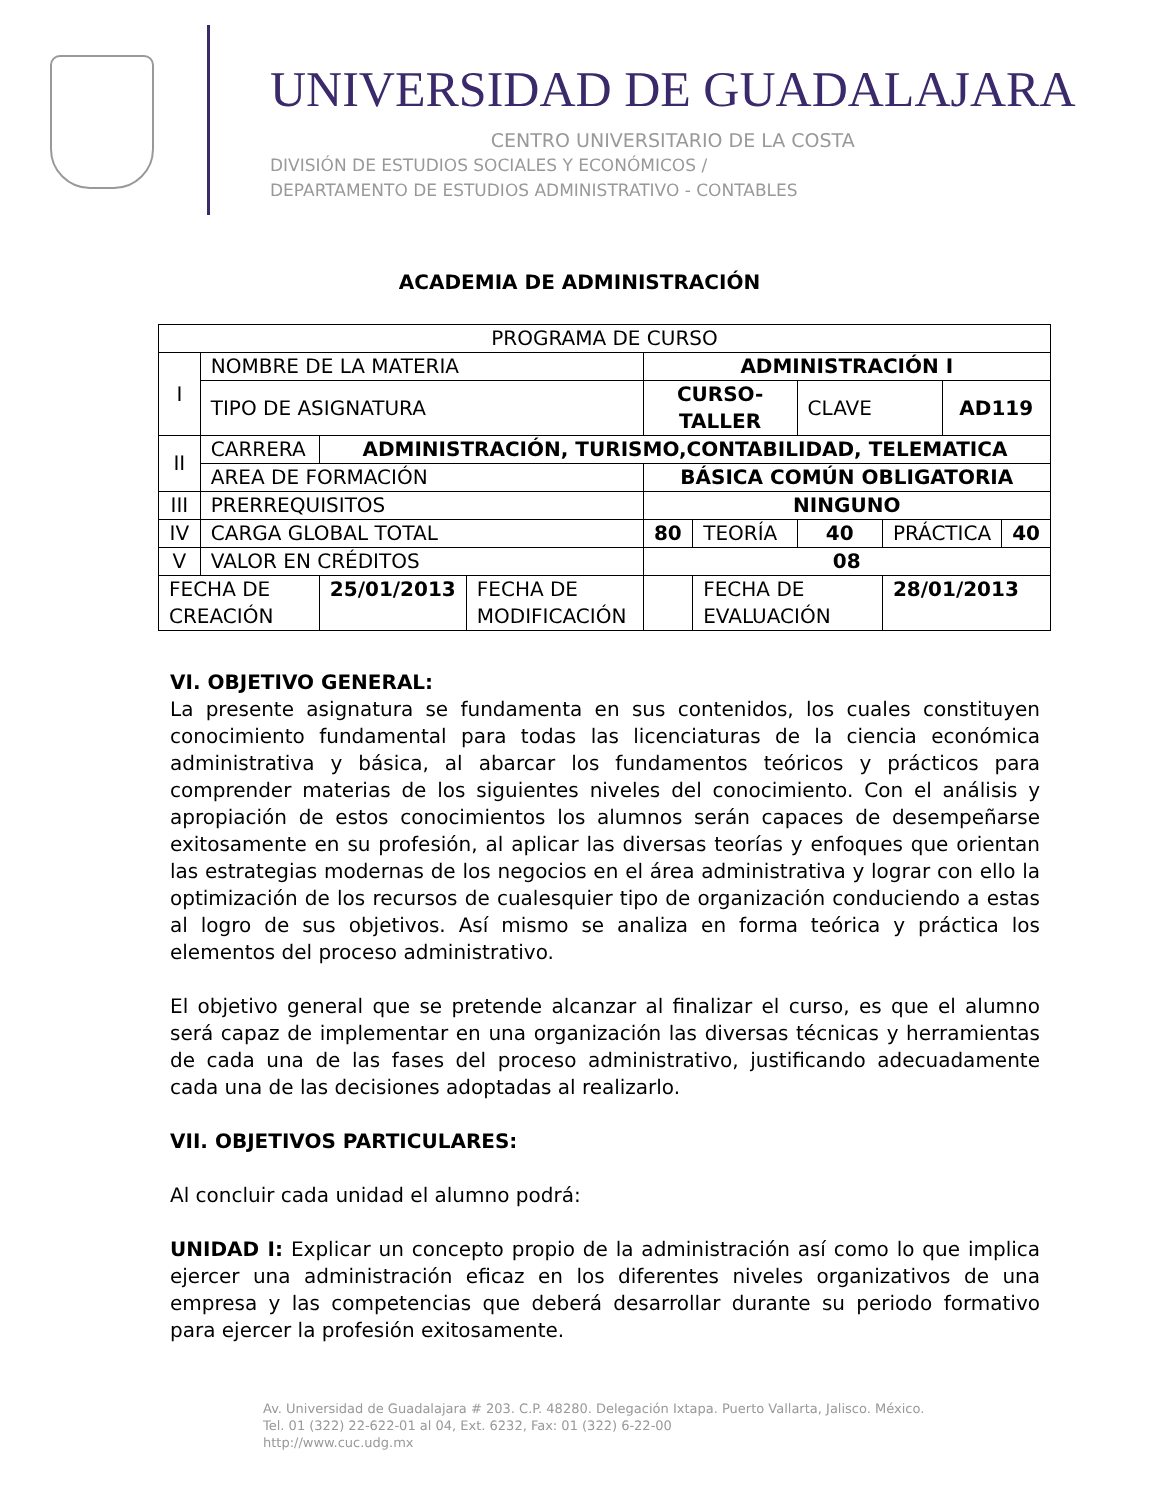UNIVERSIDAD DE GUADALAJARA
CENTRO UNIVERSITARIO DE LA COSTA
DIVISIÓN DE ESTUDIOS SOCIALES Y ECONÓMICOS /
DEPARTAMENTO DE ESTUDIOS ADMINISTRATIVO - CONTABLES
ACADEMIA DE ADMINISTRACIÓN
| PROGRAMA DE CURSO | | | | | | | | | |
| I | NOMBRE DE LA MATERIA | | | ADMINISTRACIÓN I | | | | | |
| | TIPO DE ASIGNATURA | | | CURSO-TALLER | | CLAVE | | AD119 | |
| II | CARRERA | ADMINISTRACIÓN, TURISMO,CONTABILIDAD, TELEMATICA | | | | | | | |
| | AREA DE FORMACIÓN | | | BÁSICA COMÚN OBLIGATORIA | | | | | |
| III | PRERREQUISITOS | | | NINGUNO | | | | | |
| IV | CARGA GLOBAL TOTAL | | | 80 | TEORÍA | 40 | PRÁCTICA | | 40 |
| V | VALOR EN CRÉDITOS | | | 08 | | | | | |
| FECHA DE CREACIÓN | | 25/01/2013 | FECHA DE MODIFICACIÓN | | FECHA DE EVALUACIÓN | | 28/01/2013 | | |
VI. OBJETIVO GENERAL:
La presente asignatura se fundamenta en sus contenidos, los cuales constituyen conocimiento fundamental para todas las licenciaturas de la ciencia económica administrativa y básica, al abarcar los fundamentos teóricos y prácticos para comprender materias de los siguientes niveles del conocimiento. Con el análisis y apropiación de estos conocimientos los alumnos serán capaces de desempeñarse exitosamente en su profesión, al aplicar las diversas teorías y enfoques que orientan las estrategias modernas de los negocios en el área administrativa y lograr con ello la optimización de los recursos de cualesquier tipo de organización conduciendo a estas al logro de sus objetivos. Así mismo se analiza en forma teórica y práctica los elementos del proceso administrativo.
El objetivo general que se pretende alcanzar al finalizar el curso, es que el alumno será capaz de implementar en una organización las diversas técnicas y herramientas de cada una de las fases del proceso administrativo, justificando adecuadamente cada una de las decisiones adoptadas al realizarlo.
VII. OBJETIVOS PARTICULARES:
Al concluir cada unidad el alumno podrá:
UNIDAD I: Explicar un concepto propio de la administración así como lo que implica ejercer una administración eficaz en los diferentes niveles organizativos de una empresa y las competencias que deberá desarrollar durante su periodo formativo para ejercer la profesión exitosamente.
Av. Universidad de Guadalajara # 203. C.P. 48280. Delegación Ixtapa. Puerto Vallarta, Jalisco. México.
Tel. 01 (322) 22-622-01 al 04, Ext. 6232, Fax: 01 (322) 6-22-00
http://www.cuc.udg.mx